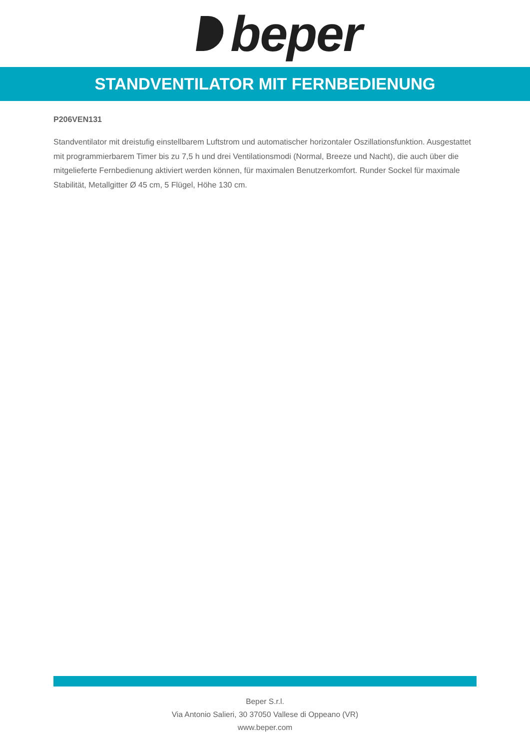beper
STANDVENTILATOR MIT FERNBEDIENUNG
P206VEN131
Standventilator mit dreistufig einstellbarem Luftstrom und automatischer horizontaler Oszillationsfunktion. Ausgestattet mit programmierbarem Timer bis zu 7,5 h und drei Ventilationsmodi (Normal, Breeze und Nacht), die auch über die mitgelieferte Fernbedienung aktiviert werden können, für maximalen Benutzerkomfort. Runder Sockel für maximale Stabilität, Metallgitter Ø 45 cm, 5 Flügel, Höhe 130 cm.
Beper S.r.l.
Via Antonio Salieri, 30 37050 Vallese di Oppeano (VR)
www.beper.com